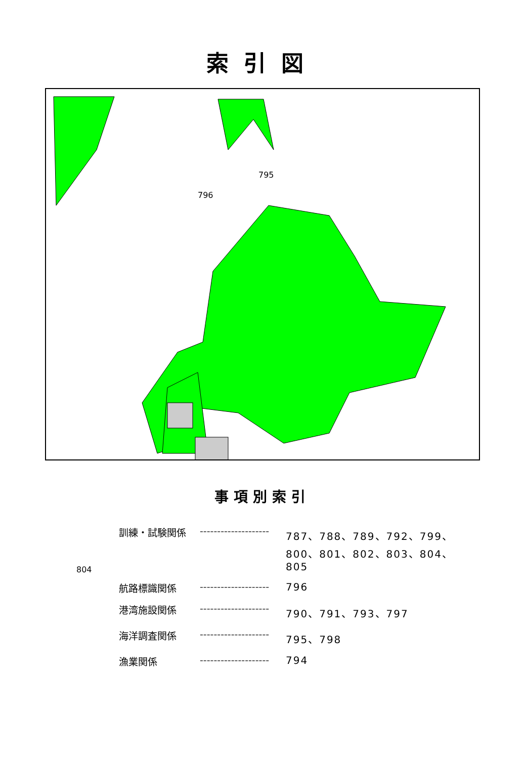索引図
804
795
796
事項別索引
| 訓練・試験関係 | -------------------- | 787、788、789、792、799、800、801、802、803、804、805 |
| 航路標識関係 | -------------------- | 796 |
| 港湾施設関係 | -------------------- | 790、791、793、797 |
| 海洋調査関係 | -------------------- | 795、798 |
| 漁業関係 | -------------------- | 794 |